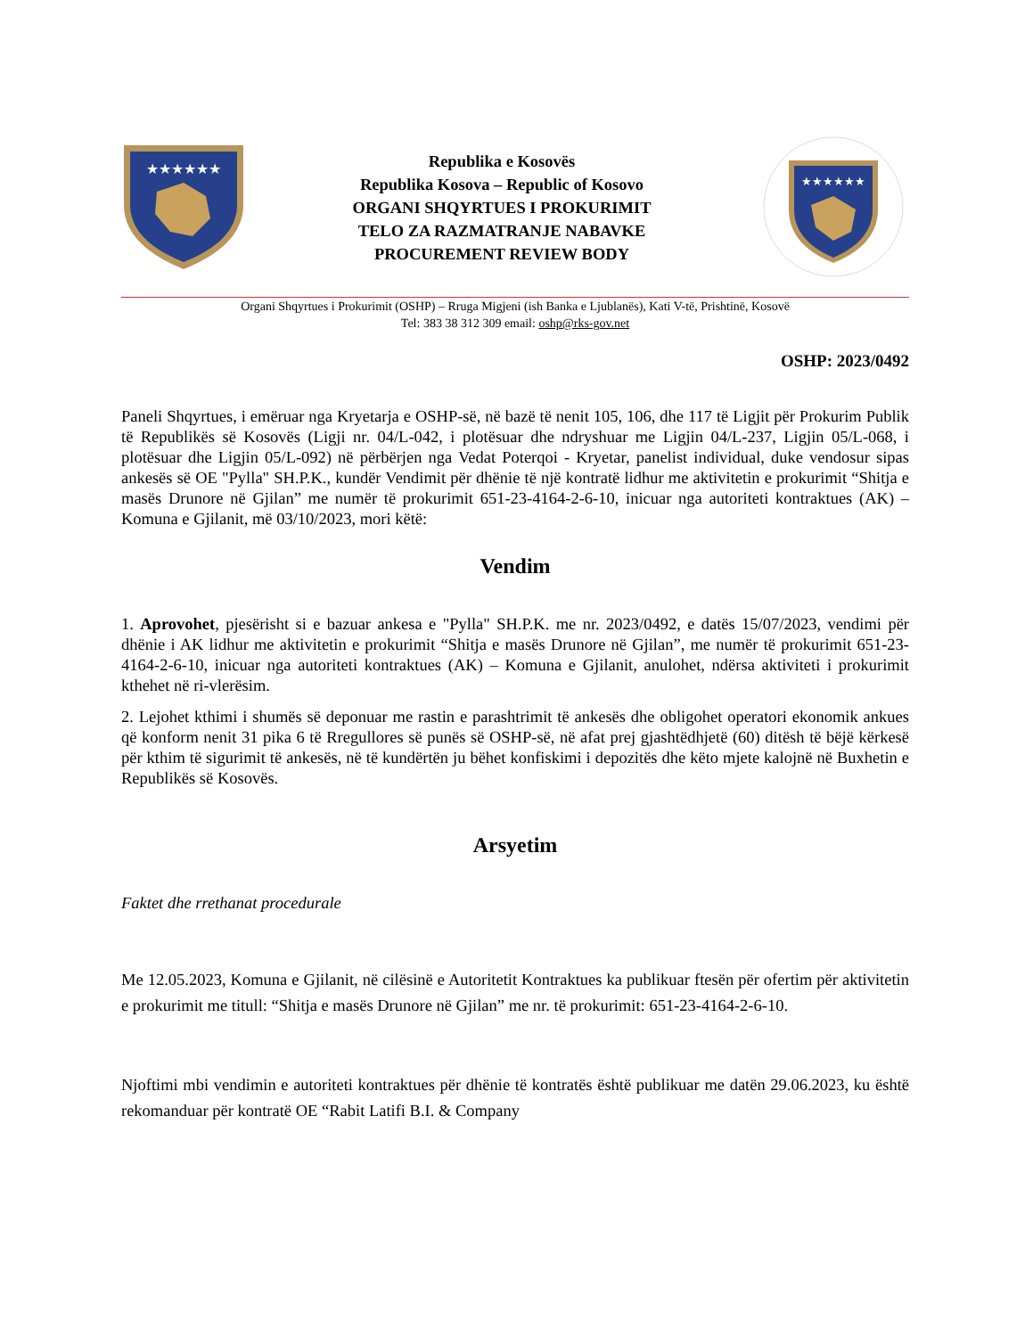★★★★★★
Republika e Kosovës
Republika Kosova – Republic of Kosovo
ORGANI SHQYRTUES I PROKURIMIT
TELO ZA RAZMATRANJE NABAVKE
PROCUREMENT REVIEW BODY
★★★★★★
Organi Shqyrtues i Prokurimit (OSHP) – Rruga Migjeni (ish Banka e Ljublanës), Kati V-të, Prishtinë, Kosovë
Tel: 383 38 312 309 email: oshp@rks-gov.net
OSHP: 2023/0492
Paneli Shqyrtues, i emëruar nga Kryetarja e OSHP-së, në bazë të nenit 105, 106, dhe 117 të Ligjit për Prokurim Publik të Republikës së Kosovës (Ligji nr. 04/L-042, i plotësuar dhe ndryshuar me Ligjin 04/L-237, Ligjin 05/L-068, i plotësuar dhe Ligjin 05/L-092) në përbërjen nga Vedat Poterqoi - Kryetar, panelist individual, duke vendosur sipas ankesës së OE "Pylla" SH.P.K., kundër Vendimit për dhënie të një kontratë lidhur me aktivitetin e prokurimit “Shitja e masës Drunore në Gjilan” me numër të prokurimit 651-23-4164-2-6-10, inicuar nga autoriteti kontraktues (AK) – Komuna e Gjilanit, më 03/10/2023, mori këtë:
Vendim
1. Aprovohet, pjesërisht si e bazuar ankesa e "Pylla" SH.P.K. me nr. 2023/0492, e datës 15/07/2023, vendimi për dhënie i AK lidhur me aktivitetin e prokurimit “Shitja e masës Drunore në Gjilan”, me numër të prokurimit 651-23-4164-2-6-10, inicuar nga autoriteti kontraktues (AK) – Komuna e Gjilanit, anulohet, ndërsa aktiviteti i prokurimit kthehet në ri-vlerësim.
2. Lejohet kthimi i shumës së deponuar me rastin e parashtrimit të ankesës dhe obligohet operatori ekonomik ankues që konform nenit 31 pika 6 të Rregullores së punës së OSHP-së, në afat prej gjashtëdhjetë (60) ditësh të bëjë kërkesë për kthim të sigurimit të ankesës, në të kundërtën ju bëhet konfiskimi i depozitës dhe këto mjete kalojnë në Buxhetin e Republikës së Kosovës.
Arsyetim
Faktet dhe rrethanat procedurale
Me 12.05.2023, Komuna e Gjilanit, në cilësinë e Autoritetit Kontraktues ka publikuar ftesën për ofertim për aktivitetin e prokurimit me titull: “Shitja e masës Drunore në Gjilan” me nr. të prokurimit: 651-23-4164-2-6-10.
Njoftimi mbi vendimin e autoriteti kontraktues për dhënie të kontratës është publikuar me datën 29.06.2023, ku është rekomanduar për kontratë OE “Rabit Latifi B.I. & Company